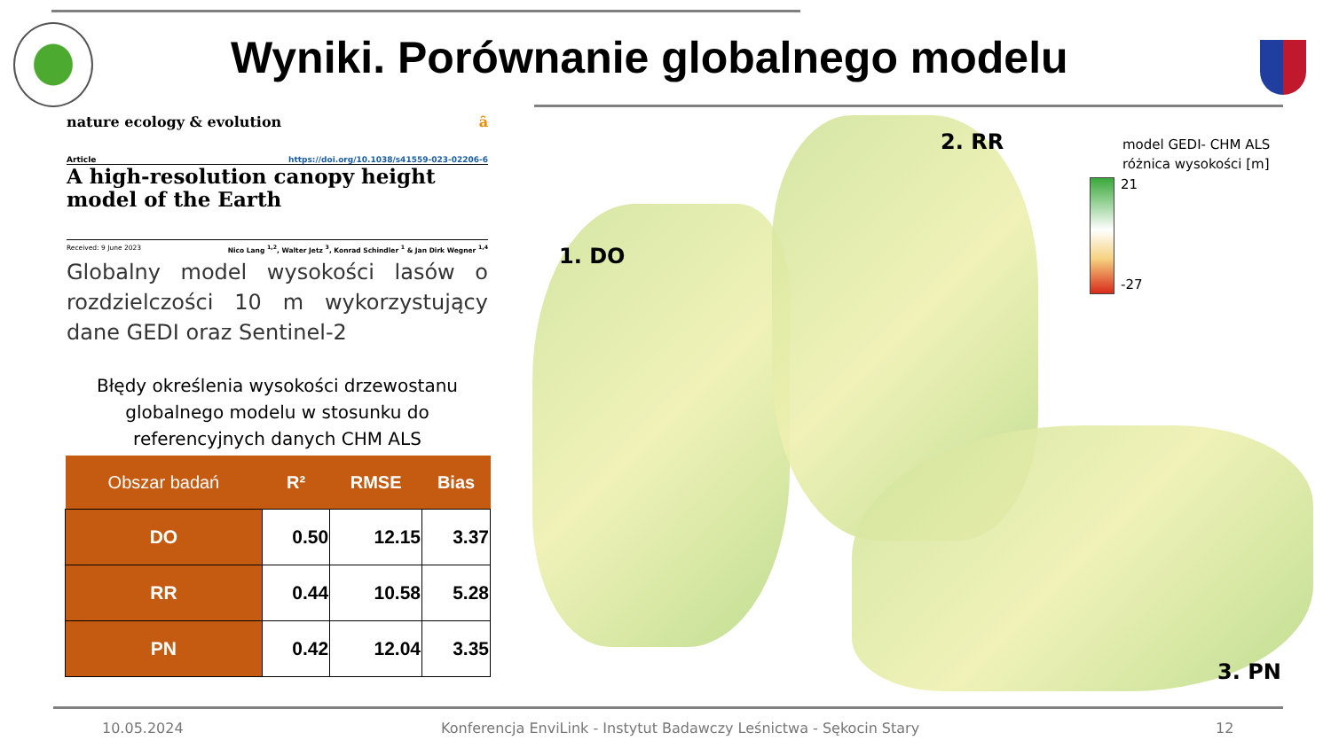Wyniki. Porównanie globalnego modelu
nature ecology & evolution ȃ
Article https://doi.org/10.1038/s41559-023-02206-6
A high-resolution canopy height model of the Earth
Received: 9 June 2023 Nico Lang <sup>1,2</sup>, Walter Jetz <sup>3</sup>, Konrad Schindler <sup>1</sup> & Jan Dirk Wegner <sup>1,4</sup>
Globalny model wysokości lasów o rozdzielczości 10 m wykorzystujący dane GEDI oraz Sentinel-2
Błędy określenia wysokości drzewostanu globalnego modelu w stosunku do referencyjnych danych CHM ALS
| Obszar badań | R² | RMSE | Bias |
| --- | --- | --- | --- |
| DO | 0.50 | 12.15 | 3.37 |
| RR | 0.44 | 10.58 | 5.28 |
| PN | 0.42 | 12.04 | 3.35 |
1. DO
2. RR
3. PN
model GEDI- CHM ALS
różnica wysokości [m]
21
-27
10.05.2024
Konferencja EnviLink - Instytut Badawczy Leśnictwa - Sękocin Stary
12